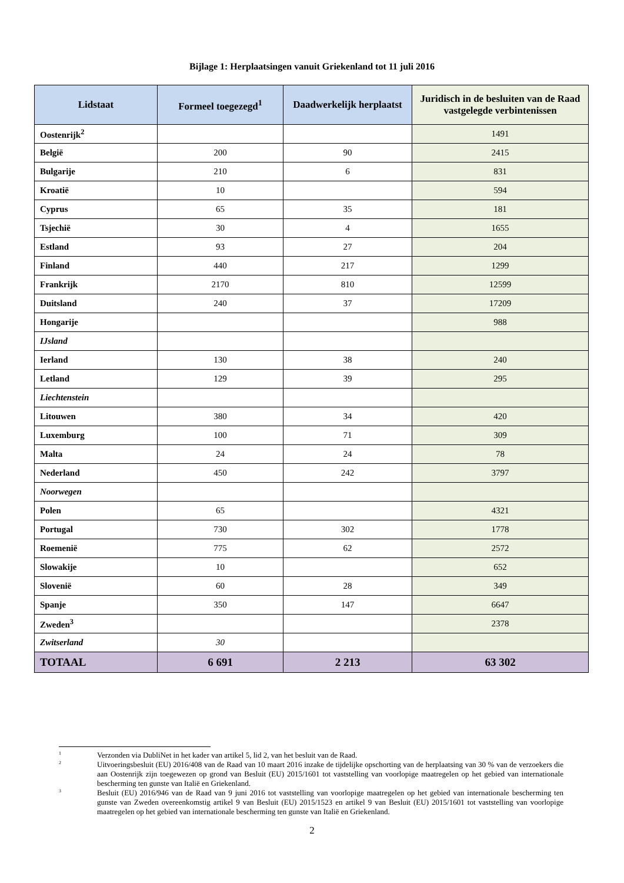Bijlage 1: Herplaatsingen vanuit Griekenland tot 11 juli 2016
| Lidstaat | Formeel toegezegd<sup>1</sup> | Daadwerkelijk herplaatst | Juridisch in de besluiten van de Raad vastgelegde verbintenissen |
| --- | --- | --- | --- |
| Oostenrijk<sup>2</sup> | | | 1491 |
| België | 200 | 90 | 2415 |
| Bulgarije | 210 | 6 | 831 |
| Kroatië | 10 | | 594 |
| Cyprus | 65 | 35 | 181 |
| Tsjechië | 30 | 4 | 1655 |
| Estland | 93 | 27 | 204 |
| Finland | 440 | 217 | 1299 |
| Frankrijk | 2170 | 810 | 12599 |
| Duitsland | 240 | 37 | 17209 |
| Hongarije | | | 988 |
| IJsland | | | |
| Ierland | 130 | 38 | 240 |
| Letland | 129 | 39 | 295 |
| Liechtenstein | | | |
| Litouwen | 380 | 34 | 420 |
| Luxemburg | 100 | 71 | 309 |
| Malta | 24 | 24 | 78 |
| Nederland | 450 | 242 | 3797 |
| Noorwegen | | | |
| Polen | 65 | | 4321 |
| Portugal | 730 | 302 | 1778 |
| Roemenië | 775 | 62 | 2572 |
| Slowakije | 10 | | 652 |
| Slovenië | 60 | 28 | 349 |
| Spanje | 350 | 147 | 6647 |
| Zweden<sup>3</sup> | | | 2378 |
| Zwitserland | 30 | | |
| TOTAAL | 6 691 | 2 213 | 63 302 |
<sup>1</sup> Verzonden via DubliNet in het kader van artikel 5, lid 2, van het besluit van de Raad.
<sup>2</sup> Uitvoeringsbesluit (EU) 2016/408 van de Raad van 10 maart 2016 inzake de tijdelijke opschorting van de herplaatsing van 30 % van de verzoekers die aan Oostenrijk zijn toegewezen op grond van Besluit (EU) 2015/1601 tot vaststelling van voorlopige maatregelen op het gebied van internationale bescherming ten gunste van Italië en Griekenland.
<sup>3</sup> Besluit (EU) 2016/946 van de Raad van 9 juni 2016 tot vaststelling van voorlopige maatregelen op het gebied van internationale bescherming ten gunste van Zweden overeenkomstig artikel 9 van Besluit (EU) 2015/1523 en artikel 9 van Besluit (EU) 2015/1601 tot vaststelling van voorlopige maatregelen op het gebied van internationale bescherming ten gunste van Italië en Griekenland.
2